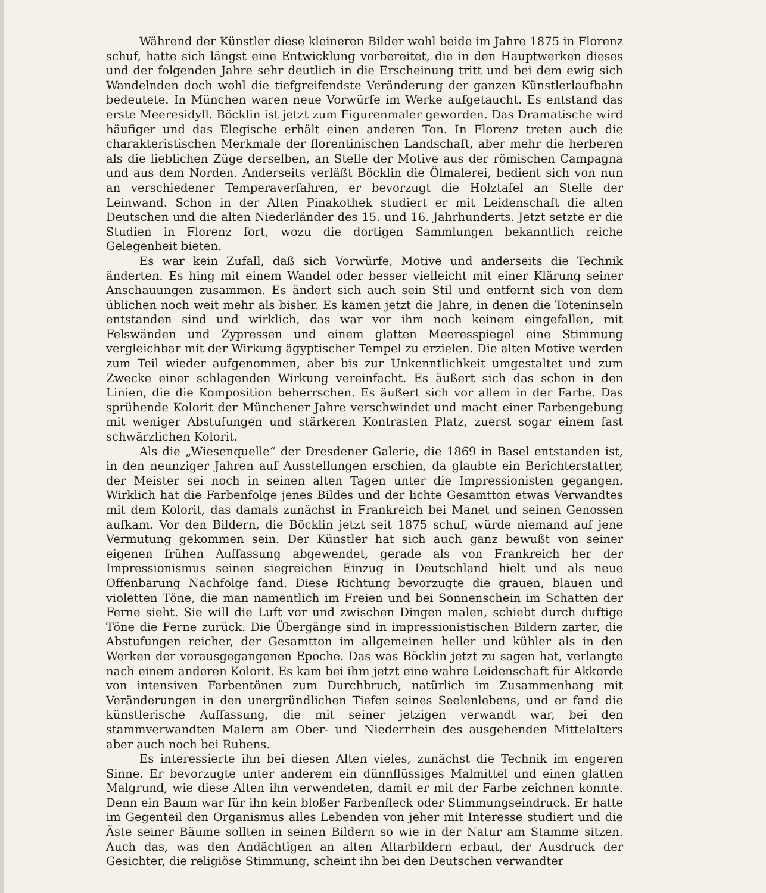Während der Künstler diese kleineren Bilder wohl beide im Jahre 1875 in Florenz schuf, hatte sich längst eine Entwicklung vorbereitet, die in den Hauptwerken dieses und der folgenden Jahre sehr deutlich in die Erscheinung tritt und bei dem ewig sich Wandelnden doch wohl die tiefgreifendste Veränderung der ganzen Künstlerlaufbahn bedeutete. In München waren neue Vorwürfe im Werke aufgetaucht. Es entstand das erste Meeresidyll. Böcklin ist jetzt zum Figurenmaler geworden. Das Dramatische wird häufiger und das Elegische erhält einen anderen Ton. In Florenz treten auch die charakteristischen Merkmale der florentinischen Landschaft, aber mehr die herberen als die lieblichen Züge derselben, an Stelle der Motive aus der römischen Campagna und aus dem Norden. Anderseits verläßt Böcklin die Ölmalerei, bedient sich von nun an verschiedener Temperaverfahren, er bevorzugt die Holztafel an Stelle der Leinwand. Schon in der Alten Pinakothek studiert er mit Leidenschaft die alten Deutschen und die alten Niederländer des 15. und 16. Jahrhunderts. Jetzt setzte er die Studien in Florenz fort, wozu die dortigen Sammlungen bekanntlich reiche Gelegenheit bieten.
Es war kein Zufall, daß sich Vorwürfe, Motive und anderseits die Technik änderten. Es hing mit einem Wandel oder besser vielleicht mit einer Klärung seiner Anschauungen zusammen. Es ändert sich auch sein Stil und entfernt sich von dem üblichen noch weit mehr als bisher. Es kamen jetzt die Jahre, in denen die Toteninseln entstanden sind und wirklich, das war vor ihm noch keinem eingefallen, mit Felswänden und Zypressen und einem glatten Meeresspiegel eine Stimmung vergleichbar mit der Wirkung ägyptischer Tempel zu erzielen. Die alten Motive werden zum Teil wieder aufgenommen, aber bis zur Unkenntlichkeit umgestaltet und zum Zwecke einer schlagenden Wirkung vereinfacht. Es äußert sich das schon in den Linien, die die Komposition beherrschen. Es äußert sich vor allem in der Farbe. Das sprühende Kolorit der Münchener Jahre verschwindet und macht einer Farbengebung mit weniger Abstufungen und stärkeren Kontrasten Platz, zuerst sogar einem fast schwärzlichen Kolorit.
Als die „Wiesenquelle“ der Dresdener Galerie, die 1869 in Basel entstanden ist, in den neunziger Jahren auf Ausstellungen erschien, da glaubte ein Berichterstatter, der Meister sei noch in seinen alten Tagen unter die Impressionisten gegangen. Wirklich hat die Farbenfolge jenes Bildes und der lichte Gesamtton etwas Verwandtes mit dem Kolorit, das damals zunächst in Frankreich bei Manet und seinen Genossen aufkam. Vor den Bildern, die Böcklin jetzt seit 1875 schuf, würde niemand auf jene Vermutung gekommen sein. Der Künstler hat sich auch ganz bewußt von seiner eigenen frühen Auffassung abgewendet, gerade als von Frankreich her der Impressionismus seinen siegreichen Einzug in Deutschland hielt und als neue Offenbarung Nachfolge fand. Diese Richtung bevorzugte die grauen, blauen und violetten Töne, die man namentlich im Freien und bei Sonnenschein im Schatten der Ferne sieht. Sie will die Luft vor und zwischen Dingen malen, schiebt durch duftige Töne die Ferne zurück. Die Übergänge sind in impressionistischen Bildern zarter, die Abstufungen reicher, der Gesamtton im allgemeinen heller und kühler als in den Werken der vorausgegangenen Epoche. Das was Böcklin jetzt zu sagen hat, verlangte nach einem anderen Kolorit. Es kam bei ihm jetzt eine wahre Leidenschaft für Akkorde von intensiven Farbentönen zum Durchbruch, natürlich im Zusammenhang mit Veränderungen in den unergründlichen Tiefen seines Seelenlebens, und er fand die künstlerische Auffassung, die mit seiner jetzigen verwandt war, bei den stammverwandten Malern am Ober- und Niederrhein des ausgehenden Mittelalters aber auch noch bei Rubens.
Es interessierte ihn bei diesen Alten vieles, zunächst die Technik im engeren Sinne. Er bevorzugte unter anderem ein dünnflüssiges Malmittel und einen glatten Malgrund, wie diese Alten ihn verwendeten, damit er mit der Farbe zeichnen konnte. Denn ein Baum war für ihn kein bloßer Farbenfleck oder Stimmungseindruck. Er hatte im Gegenteil den Organismus alles Lebenden von jeher mit Interesse studiert und die Äste seiner Bäume sollten in seinen Bildern so wie in der Natur am Stamme sitzen. Auch das, was den Andächtigen an alten Altarbildern erbaut, der Ausdruck der Gesichter, die religiöse Stimmung, scheint ihn bei den Deutschen verwandter